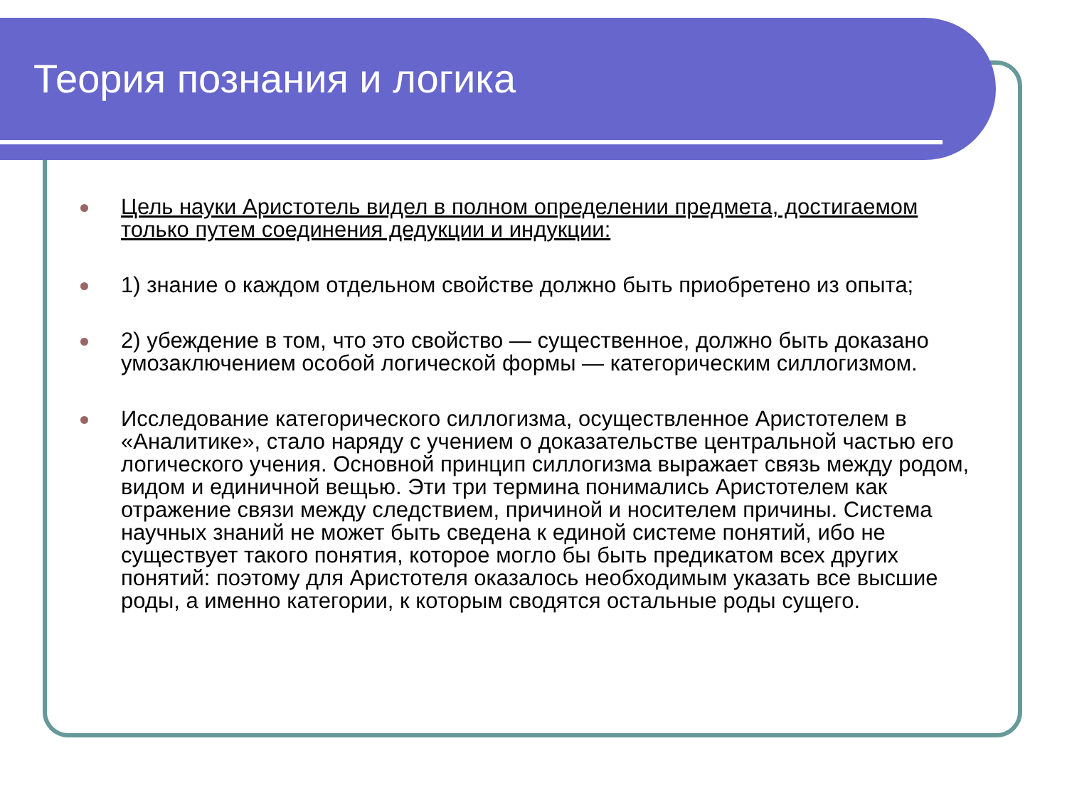Теория познания и логика
Цель науки Аристотель видел в полном определении предмета, достигаемом только путем соединения дедукции и индукции:
1) знание о каждом отдельном свойстве должно быть приобретено из опыта;
2) убеждение в том, что это свойство — существенное, должно быть доказано умозаключением особой логической формы — категорическим силлогизмом.
Исследование категорического силлогизма, осуществленное Аристотелем в «Аналитике», стало наряду с учением о доказательстве центральной частью его логического учения. Основной принцип силлогизма выражает связь между родом, видом и единичной вещью. Эти три термина понимались Аристотелем как отражение связи между следствием, причиной и носителем причины. Система научных знаний не может быть сведена к единой системе понятий, ибо не существует такого понятия, которое могло бы быть предикатом всех других понятий: поэтому для Аристотеля оказалось необходимым указать все высшие роды, а именно категории, к которым сводятся остальные роды сущего.